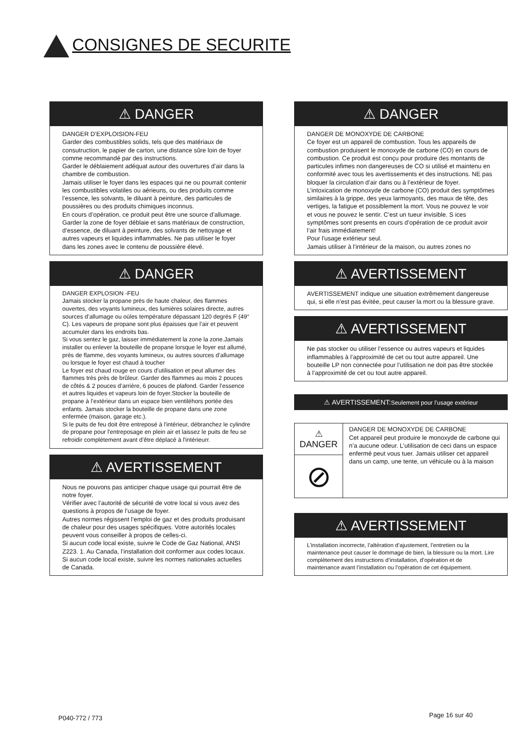CONSIGNES DE SECURITE
⚠ DANGER
DANGER D’EXPLOISION-FEU
Garder des combustibles solids, tels que des matériaux de consutruction, le papier de carton, une distance sûre loin de foyer comme recommandé par des instructions.
Garder le déblaiement adéquat autour des ouvertures d’air dans la chambre de combustion.
Jamais utiliser le foyer dans les espaces qui ne ou pourrait contenir les combustibles volatiles ou aérieuns, ou des produits comme l’essence, les solvants, le diluant à peinture, des particules de poussières ou des produits chimiques inconnus.
En cours d’opération, ce produit peut être une source d’allumage. Garder la zone de foyer déblaie et sans matériaux de construction, d’essence, de diluant à peinture, des solvants de nettoyage et autres vapeurs et liquides inflammables. Ne pas utiliser le foyer dans les zones avec le contenu de poussière élevé.
⚠ DANGER
DANGER EXPLOSION -FEU
Jamais stocker la propane près de haute chaleur, des flammes ouvertes, des voyants lumineux, des lumières solaires directe, autres sources d’allumage ou oùles température dépassant 120 degrés F (49° C). Les vapeurs de propane sont plus épaisses que l’air et peuvent accumuler dans les endroits bas.
Si vous sentez le gaz, laisser immédiatement la zone la zone.Jamais installer ou enlever la bouteille de propane lorsque le foyer est allumé, près de flamme, des voyants lumineux, ou autres sources d’allumage ou lorsque le foyer est chaud à toucher
Le foyer est chaud rouge en cours d’utilisation et peut allumer des flammes très près de brûleur. Garder des flammes au mois 2 pouces de côtés & 2 pouces d’arrière, 6 pouces de plafond. Garder l’essence et autres liquides et vapeurs loin de foyer.Stocker la bouteille de propane à l’extérieur dans un espace bien ventiléhors portée des enfants. Jamais stocker la bouteille de propane dans une zone enfermée (maison, garage etc.).
Si le puits de feu doit être entreposé à l'intérieur, débranchez le cylindre de propane pour l'entreposage en plein air et laissez le puits de feu se refroidir complètement avant d’être déplacé à l'intérieurr.
⚠ AVERTISSEMENT
Nous ne pouvons pas anticiper chaque usage qui pourrait être de notre foyer.
Vérifier avec l’autorité de sécurité de votre local si vous avez des questions à propos de l’usage de foyer.
Autres normes régissent l’emploi de gaz et des produits produisant de chaleur pour des usages spécifiques. Votre autorités locales peuvent vous conseiller à propos de celles-ci.
Si aucun code local existe, suivre le Code de Gaz National, ANSI Z223. 1. Au Canada, l’installation doit conformer aux codes locaux. Si aucun code local existe, suivre les normes nationales actuelles de Canada.
⚠ DANGER
DANGER DE MONOXYDE DE CARBONE
Ce foyer est un appareil de combustion. Tous les appareils de combustion produisent le monoxyde de carbone (CO) en cours de combustion. Ce produit est conçu pour produire des montants de particules infimes non dangereuses de CO si utilisé et maintenu en conformité avec tous les avertissements et des instructions. NE pas bloquer la circulation d’air dans ou à l’extérieur de foyer. L’intoxication de monoxyde de carbone (CO) produit des symptômes similaires à la grippe, des yeux larmoyants, des maux de tête, des vertiges, la fatigue et possiblement la mort. Vous ne pouvez le voir et vous ne pouvez le sentir. C’est un tueur invisible. S ices symptômes sont presents en cours d’opération de ce produit avoir l’air frais immédiatement!
Pour l'usage extérieur seul.
Jamais utiliser à l'intérieur de la maison, ou autres zones no
⚠ AVERTISSEMENT
AVERTISSEMENT indique une situation extrêmement dangereuse qui, si elle n’est pas évitée, peut causer la mort ou la blessure grave.
⚠ AVERTISSEMENT
Ne pas stocker ou utiliser l’essence ou autres vapeurs et liquides inflammables à l’approximité de cet ou tout autre appareil. Une bouteille LP non connectée pour l’utilisation ne doit pas être stockée à l’approximité de cet ou tout autre appareil.
⚠ AVERTISSEMENT:Seulement pour l’usage extérieur
⚠ DANGER
⊘
DANGER DE MONOXYDE DE CARBONE
Cet appareil peut produire le monoxyde de carbone qui n’a aucune odeur. L’utilisation de ceci dans un espace enfermé peut vous tuer. Jamais utiliser cet appareil dans un camp, une tente, un véhicule ou à la maison
⚠ AVERTISSEMENT
L’installation incorrecte, l’altération d’ajustement, l’entretien ou la maintenance peut causer le dommage de bien, la blessure ou la mort. Lire complètement des instructions d’installation, d’opération et de maintenance avant l’installation ou l’opération de cet équipement.
P040-772 / 773 Page 16 sur 40